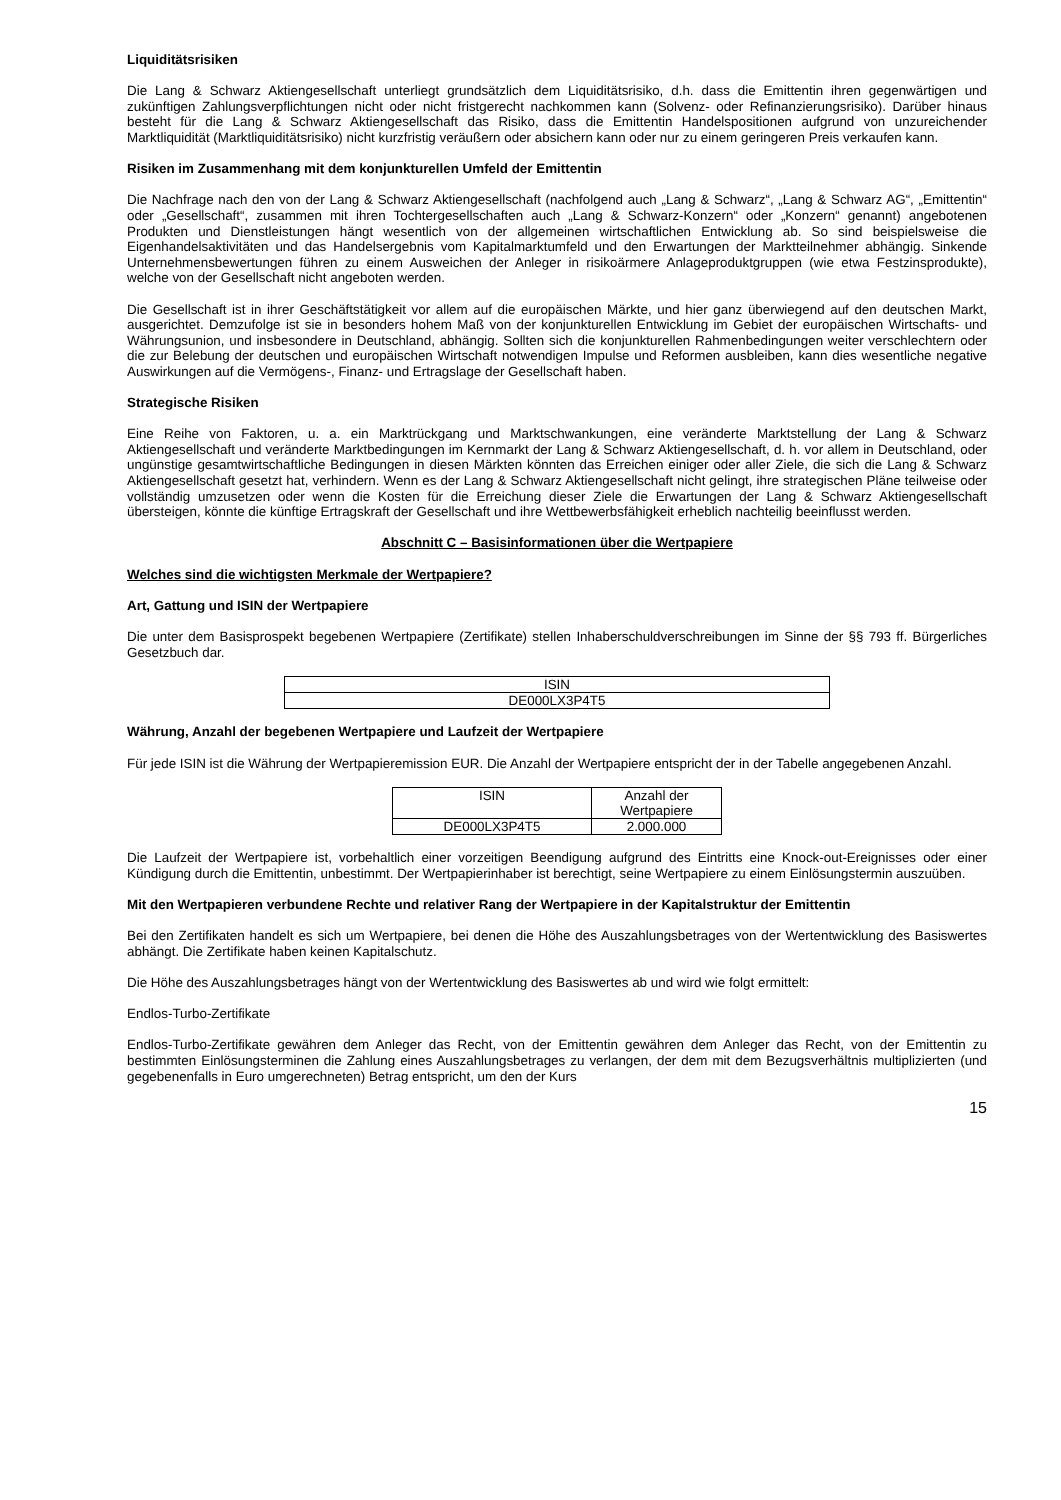Liquiditätsrisiken
Die Lang & Schwarz Aktiengesellschaft unterliegt grundsätzlich dem Liquiditätsrisiko, d.h. dass die Emittentin ihren gegenwärtigen und zukünftigen Zahlungsverpflichtungen nicht oder nicht fristgerecht nachkommen kann (Solvenz- oder Refinanzierungsrisiko). Darüber hinaus besteht für die Lang & Schwarz Aktiengesellschaft das Risiko, dass die Emittentin Handelspositionen aufgrund von unzureichender Marktliquidität (Marktliquiditätsrisiko) nicht kurzfristig veräußern oder absichern kann oder nur zu einem geringeren Preis verkaufen kann.
Risiken im Zusammenhang mit dem konjunkturellen Umfeld der Emittentin
Die Nachfrage nach den von der Lang & Schwarz Aktiengesellschaft (nachfolgend auch „Lang & Schwarz“, „Lang & Schwarz AG“, „Emittentin“ oder „Gesellschaft“, zusammen mit ihren Tochtergesellschaften auch „Lang & Schwarz-Konzern“ oder „Konzern“ genannt) angebotenen Produkten und Dienstleistungen hängt wesentlich von der allgemeinen wirtschaftlichen Entwicklung ab. So sind beispielsweise die Eigenhandelsaktivitäten und das Handelsergebnis vom Kapitalmarktumfeld und den Erwartungen der Marktteilnehmer abhängig. Sinkende Unternehmensbewertungen führen zu einem Ausweichen der Anleger in risikoärmere Anlageproduktgruppen (wie etwa Festzinsprodukte), welche von der Gesellschaft nicht angeboten werden.
Die Gesellschaft ist in ihrer Geschäftstätigkeit vor allem auf die europäischen Märkte, und hier ganz überwiegend auf den deutschen Markt, ausgerichtet. Demzufolge ist sie in besonders hohem Maß von der konjunkturellen Entwicklung im Gebiet der europäischen Wirtschafts- und Währungsunion, und insbesondere in Deutschland, abhängig. Sollten sich die konjunkturellen Rahmenbedingungen weiter verschlechtern oder die zur Belebung der deutschen und europäischen Wirtschaft notwendigen Impulse und Reformen ausbleiben, kann dies wesentliche negative Auswirkungen auf die Vermögens-, Finanz- und Ertragslage der Gesellschaft haben.
Strategische Risiken
Eine Reihe von Faktoren, u. a. ein Marktrückgang und Marktschwankungen, eine veränderte Marktstellung der Lang & Schwarz Aktiengesellschaft und veränderte Marktbedingungen im Kernmarkt der Lang & Schwarz Aktiengesellschaft, d. h. vor allem in Deutschland, oder ungünstige gesamtwirtschaftliche Bedingungen in diesen Märkten könnten das Erreichen einiger oder aller Ziele, die sich die Lang & Schwarz Aktiengesellschaft gesetzt hat, verhindern. Wenn es der Lang & Schwarz Aktiengesellschaft nicht gelingt, ihre strategischen Pläne teilweise oder vollständig umzusetzen oder wenn die Kosten für die Erreichung dieser Ziele die Erwartungen der Lang & Schwarz Aktiengesellschaft übersteigen, könnte die künftige Ertragskraft der Gesellschaft und ihre Wettbewerbsfähigkeit erheblich nachteilig beeinflusst werden.
Abschnitt C – Basisinformationen über die Wertpapiere
Welches sind die wichtigsten Merkmale der Wertpapiere?
Art, Gattung und ISIN der Wertpapiere
Die unter dem Basisprospekt begebenen Wertpapiere (Zertifikate) stellen Inhaberschuldverschreibungen im Sinne der §§ 793 ff. Bürgerliches Gesetzbuch dar.
| ISIN |
| DE000LX3P4T5 |
Währung, Anzahl der begebenen Wertpapiere und Laufzeit der Wertpapiere
Für jede ISIN ist die Währung der Wertpapieremission EUR. Die Anzahl der Wertpapiere entspricht der in der Tabelle angegebenen Anzahl.
| ISIN | Anzahl der Wertpapiere |
| DE000LX3P4T5 | 2.000.000 |
Die Laufzeit der Wertpapiere ist, vorbehaltlich einer vorzeitigen Beendigung aufgrund des Eintritts eine Knock-out-Ereignisses oder einer Kündigung durch die Emittentin, unbestimmt. Der Wertpapierinhaber ist berechtigt, seine Wertpapiere zu einem Einlösungstermin auszuüben.
Mit den Wertpapieren verbundene Rechte und relativer Rang der Wertpapiere in der Kapitalstruktur der Emittentin
Bei den Zertifikaten handelt es sich um Wertpapiere, bei denen die Höhe des Auszahlungsbetrages von der Wertentwicklung des Basiswertes abhängt. Die Zertifikate haben keinen Kapitalschutz.
Die Höhe des Auszahlungsbetrages hängt von der Wertentwicklung des Basiswertes ab und wird wie folgt ermittelt:
Endlos-Turbo-Zertifikate
Endlos-Turbo-Zertifikate gewähren dem Anleger das Recht, von der Emittentin gewähren dem Anleger das Recht, von der Emittentin zu bestimmten Einlösungsterminen die Zahlung eines Auszahlungsbetrages zu verlangen, der dem mit dem Bezugsverhältnis multiplizierten (und gegebenenfalls in Euro umgerechneten) Betrag entspricht, um den der Kurs
15